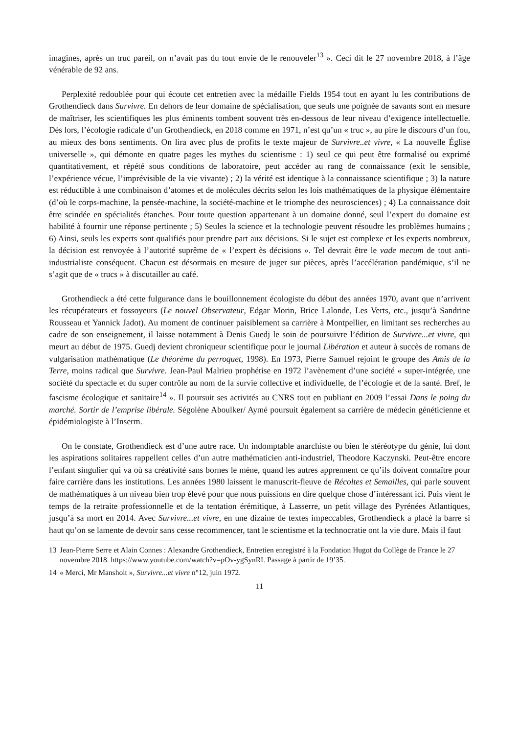imagines, après un truc pareil, on n’avait pas du tout envie de le renouveler<sup>13</sup> ». Ceci dit le 27 novembre 2018, à l’âge vénérable de 92 ans.
Perplexité redoublée pour qui écoute cet entretien avec la médaille Fields 1954 tout en ayant lu les contributions de Grothendieck dans Survivre. En dehors de leur domaine de spécialisation, que seuls une poignée de savants sont en mesure de maîtriser, les scientifiques les plus éminents tombent souvent très en-dessous de leur niveau d’exigence intellectuelle. Dès lors, l’écologie radicale d’un Grothendieck, en 2018 comme en 1971, n’est qu’un « truc », au pire le discours d’un fou, au mieux des bons sentiments. On lira avec plus de profits le texte majeur de Survivre..et vivre, « La nouvelle Église universelle », qui démonte en quatre pages les mythes du scientisme : 1) seul ce qui peut être formalisé ou exprimé quantitativement, et répété sous conditions de laboratoire, peut accéder au rang de connaissance (exit le sensible, l’expérience vécue, l’imprévisible de la vie vivante) ; 2) la vérité est identique à la connaissance scientifique ; 3) la nature est réductible à une combinaison d’atomes et de molécules décrits selon les lois mathématiques de la physique élémentaire (d’où le corps-machine, la pensée-machine, la société-machine et le triomphe des neurosciences) ; 4) La connaissance doit être scindée en spécialités étanches. Pour toute question appartenant à un domaine donné, seul l’expert du domaine est habilité à fournir une réponse pertinente ; 5) Seules la science et la technologie peuvent résoudre les problèmes humains ; 6) Ainsi, seuls les experts sont qualifiés pour prendre part aux décisions. Si le sujet est complexe et les experts nombreux, la décision est renvoyée à l’autorité suprême de « l’expert ès décisions ». Tel devrait être le vade mecum de tout anti-industrialiste conséquent. Chacun est désormais en mesure de juger sur pièces, après l’accélération pandémique, s’il ne s’agit que de « trucs » à discutailler au café.
Grothendieck a été cette fulgurance dans le bouillonnement écologiste du début des années 1970, avant que n’arrivent les récupérateurs et fossoyeurs (Le nouvel Observateur, Edgar Morin, Brice Lalonde, Les Verts, etc., jusqu’à Sandrine Rousseau et Yannick Jadot). Au moment de continuer paisiblement sa carrière à Montpellier, en limitant ses recherches au cadre de son enseignement, il laisse notamment à Denis Guedj le soin de poursuivre l’édition de Survivre...et vivre, qui meurt au début de 1975. Guedj devient chroniqueur scientifique pour le journal Libération et auteur à succès de romans de vulgarisation mathématique (Le théorème du perroquet, 1998). En 1973, Pierre Samuel rejoint le groupe des Amis de la Terre, moins radical que Survivre. Jean-Paul Malrieu prophétise en 1972 l’avènement d’une société « super-intégrée, une société du spectacle et du super contrôle au nom de la survie collective et individuelle, de l’écologie et de la santé. Bref, le fascisme écologique et sanitaire<sup>14</sup> ». Il poursuit ses activités au CNRS tout en publiant en 2009 l’essai Dans le poing du marché. Sortir de l’emprise libérale. Ségolène Aboulker/ Aymé poursuit également sa carrière de médecin généticienne et épidémiologiste à l’Inserm.
On le constate, Grothendieck est d’une autre race. Un indomptable anarchiste ou bien le stéréotype du génie, lui dont les aspirations solitaires rappellent celles d’un autre mathématicien anti-industriel, Theodore Kaczynski. Peut-être encore l’enfant singulier qui va où sa créativité sans bornes le mène, quand les autres apprennent ce qu’ils doivent connaître pour faire carrière dans les institutions. Les années 1980 laissent le manuscrit-fleuve de Récoltes et Semailles, qui parle souvent de mathématiques à un niveau bien trop élevé pour que nous puissions en dire quelque chose d’intéressant ici. Puis vient le temps de la retraite professionnelle et de la tentation érémitique, à Lasserre, un petit village des Pyrénées Atlantiques, jusqu’à sa mort en 2014. Avec Survivre...et vivre, en une dizaine de textes impeccables, Grothendieck a placé la barre si haut qu’on se lamente de devoir sans cesse recommencer, tant le scientisme et la technocratie ont la vie dure. Mais il faut
13 Jean-Pierre Serre et Alain Connes : Alexandre Grothendieck, Entretien enregistré à la Fondation Hugot du Collège de France le 27 novembre 2018. https://www.youtube.com/watch?v=pOv-ygSynRI. Passage à partir de 19’35.
14 « Merci, Mr Mansholt », Survivre...et vivre n°12, juin 1972.
11